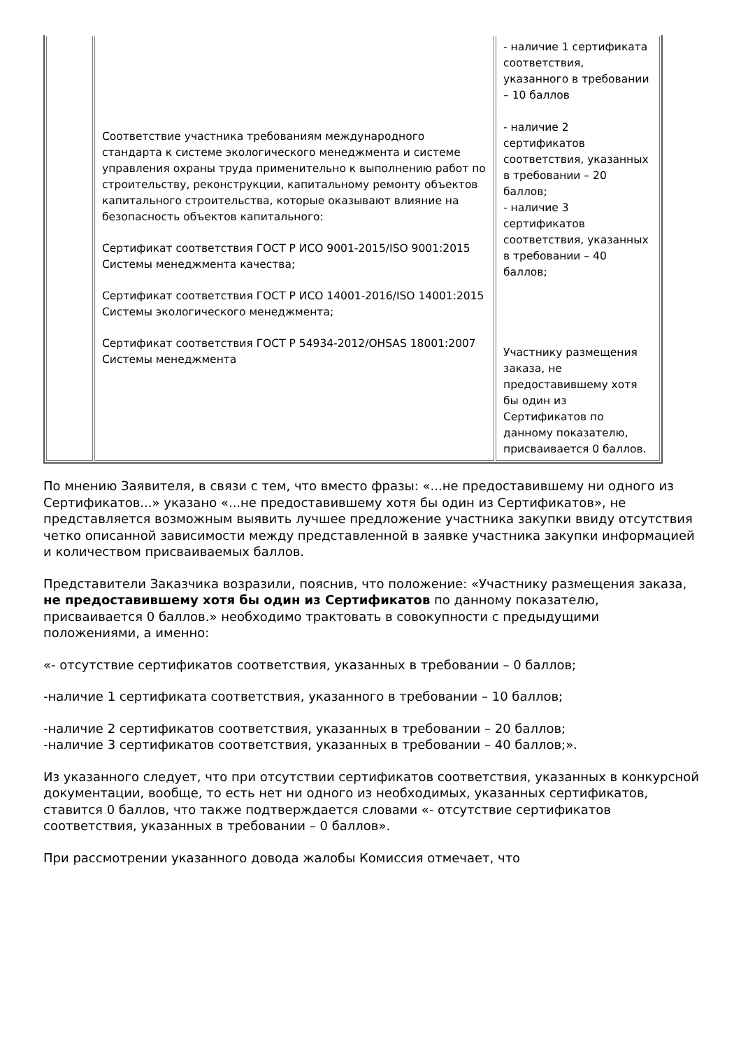| | Соответствие участника требованиям международного стандарта к системе экологического менеджмента и системе управления охраны труда применительно к выполнению работ по строительству, реконструкции, капитальному ремонту объектов капитального строительства, которые оказывают влияние на безопасность объектов капитального: Сертификат соответствия ГОСТ Р ИСО 9001-2015/ISO 9001:2015 Системы менеджмента качества; Сертификат соответствия ГОСТ Р ИСО 14001-2016/ISO 14001:2015 Системы экологического менеджмента; Сертификат соответствия ГОСТ Р 54934-2012/OHSAS 18001:2007 Системы менеджмента | - наличие 1 сертификата соответствия, указанного в требовании – 10 баллов - наличие 2 сертификатов соответствия, указанных в требовании – 20 баллов; - наличие 3 сертификатов соответствия, указанных в требовании – 40 баллов; Участнику размещения заказа, не предоставившему хотя бы один из Сертификатов по данному показателю, присваивается 0 баллов. |
По мнению Заявителя, в связи с тем, что вместо фразы: «...не предоставившему ни одного из Сертификатов...» указано «...не предоставившему хотя бы один из Сертификатов», не представляется возможным выявить лучшее предложение участника закупки ввиду отсутствия четко описанной зависимости между представленной в заявке участника закупки информацией и количеством присваиваемых баллов.
Представители Заказчика возразили, пояснив, что положение: «Участнику размещения заказа, не предоставившему хотя бы один из Сертификатов по данному показателю, присваивается 0 баллов.» необходимо трактовать в совокупности с предыдущими положениями, а именно:
«- отсутствие сертификатов соответствия, указанных в требовании – 0 баллов;
-наличие 1 сертификата соответствия, указанного в требовании – 10 баллов;
-наличие 2 сертификатов соответствия, указанных в требовании – 20 баллов;
-наличие 3 сертификатов соответствия, указанных в требовании – 40 баллов;».
Из указанного следует, что при отсутствии сертификатов соответствия, указанных в конкурсной документации, вообще, то есть нет ни одного из необходимых, указанных сертификатов, ставится 0 баллов, что также подтверждается словами «- отсутствие сертификатов соответствия, указанных в требовании – 0 баллов».
При рассмотрении указанного довода жалобы Комиссия отмечает, что